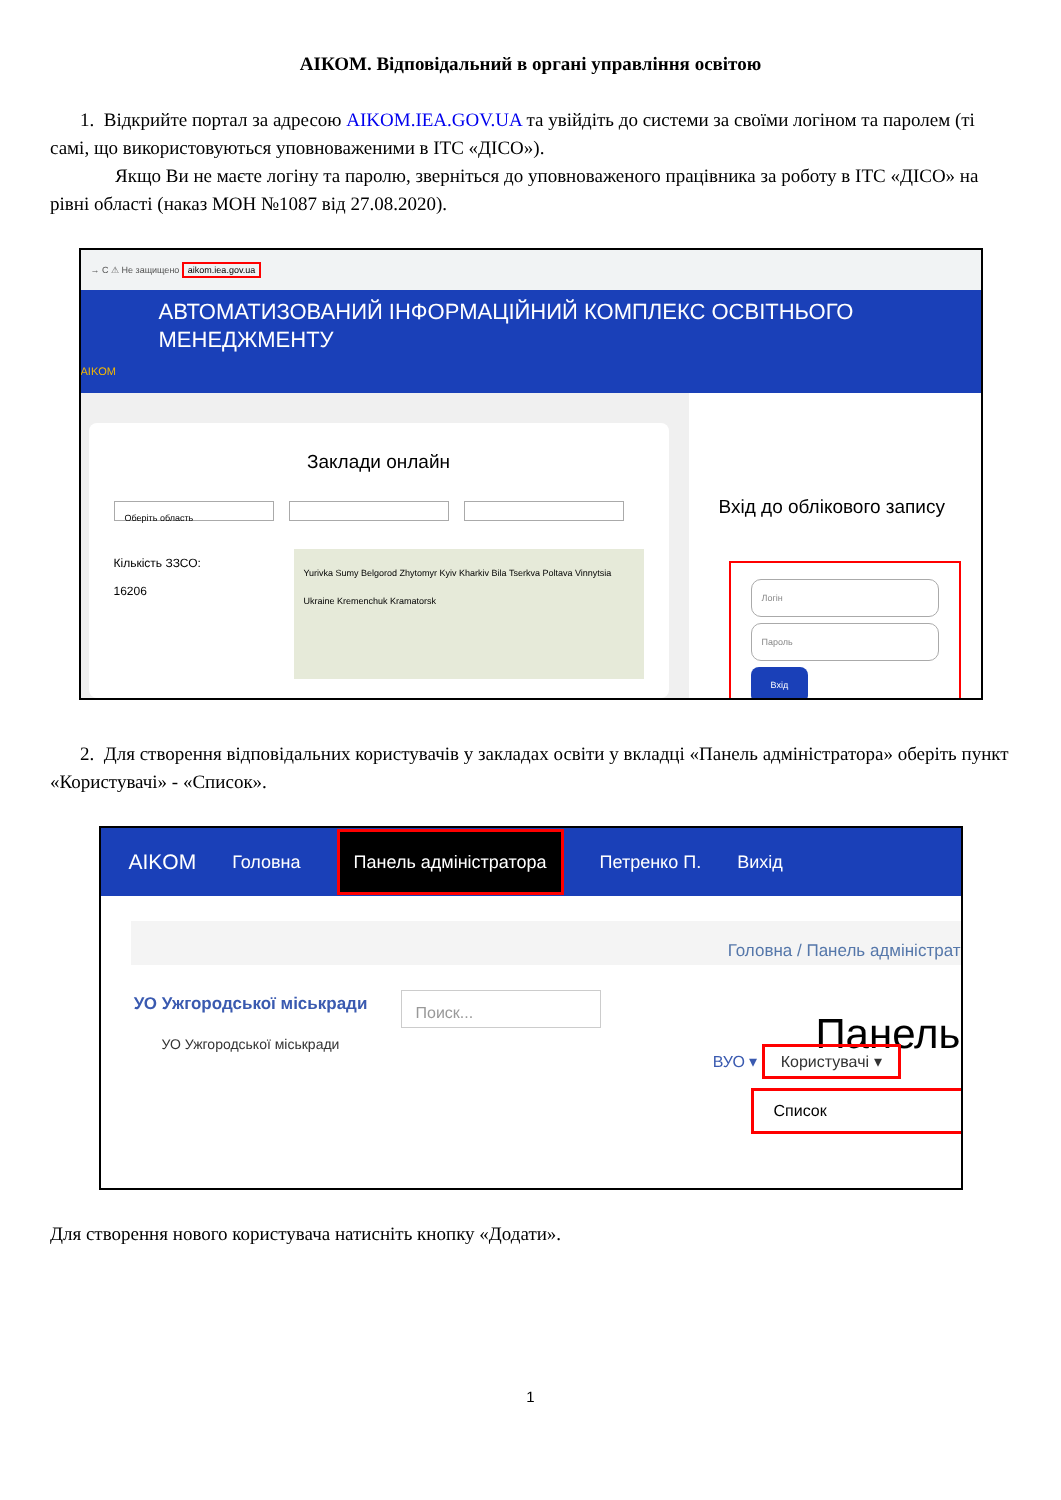АІКОМ. Відповідальний в органі управління освітою
1. Відкрийте портал за адресою AIKOM.IEA.GOV.UA та увійдіть до системи за своїми логіном та паролем (ті самі, що використовуються уповноваженими в ІТС «ДІСО»).
Якщо Ви не маєте логіну та паролю, зверніться до уповноваженого працівника за роботу в ІТС «ДІСО» на рівні області (наказ МОН №1087 від 27.08.2020).
→ C ⚠ Не защищено aikom.iea.gov.ua
АВТОМАТИЗОВАНИЙ ІНФОРМАЦІЙНИЙ КОМПЛЕКС ОСВІТНЬОГО МЕНЕДЖМЕНТУ
AIKOM
Заклади онлайн
Оберіть область
Кількість ЗЗСО:
16206
Yurivka Sumy Belgorod Zhytomyr Kyiv Kharkiv Bila Tserkva Poltava Vinnytsia Ukraine Kremenchuk Kramatorsk
Вхід до облікового запису
Логін
Пароль
Вхід
2. Для створення відповідальних користувачів у закладах освіти у вкладці «Панель адміністратора» оберіть пункт «Користувачі» - «Список».
AIKOM Головна Панель адміністратора Петренко П. Вихід
Головна / Панель адміністрат
УО Ужгородської міськради
УО Ужгородської міськради
Поиск...
Панель
ВУО ▾ Користувачі ▾
Список
Для створення нового користувача натисніть кнопку «Додати».
1